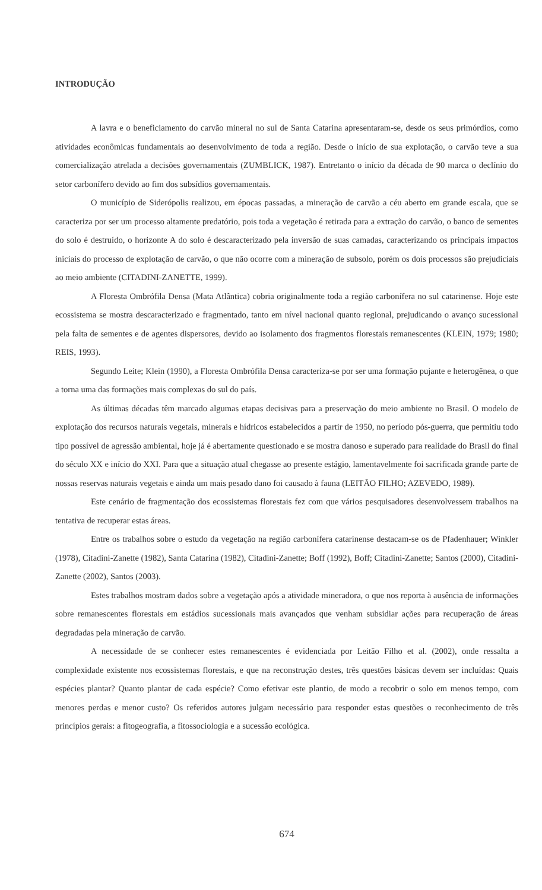INTRODUÇÃO
A lavra e o beneficiamento do carvão mineral no sul de Santa Catarina apresentaram-se, desde os seus primórdios, como atividades econômicas fundamentais ao desenvolvimento de toda a região. Desde o início de sua explotação, o carvão teve a sua comercialização atrelada a decisões governamentais (ZUMBLICK, 1987). Entretanto o início da década de 90 marca o declínio do setor carbonífero devido ao fim dos subsídios governamentais.
O município de Siderópolis realizou, em épocas passadas, a mineração de carvão a céu aberto em grande escala, que se caracteriza por ser um processo altamente predatório, pois toda a vegetação é retirada para a extração do carvão, o banco de sementes do solo é destruído, o horizonte A do solo é descaracterizado pela inversão de suas camadas, caracterizando os principais impactos iniciais do processo de explotação de carvão, o que não ocorre com a mineração de subsolo, porém os dois processos são prejudiciais ao meio ambiente (CITADINI-ZANETTE, 1999).
A Floresta Ombrófila Densa (Mata Atlântica) cobria originalmente toda a região carbonífera no sul catarinense. Hoje este ecossistema se mostra descaracterizado e fragmentado, tanto em nível nacional quanto regional, prejudicando o avanço sucessional pela falta de sementes e de agentes dispersores, devido ao isolamento dos fragmentos florestais remanescentes (KLEIN, 1979; 1980; REIS, 1993).
Segundo Leite; Klein (1990), a Floresta Ombrófila Densa caracteriza-se por ser uma formação pujante e heterogênea, o que a torna uma das formações mais complexas do sul do país.
As últimas décadas têm marcado algumas etapas decisivas para a preservação do meio ambiente no Brasil. O modelo de explotação dos recursos naturais vegetais, minerais e hídricos estabelecidos a partir de 1950, no período pós-guerra, que permitiu todo tipo possível de agressão ambiental, hoje já é abertamente questionado e se mostra danoso e superado para realidade do Brasil do final do século XX e início do XXI. Para que a situação atual chegasse ao presente estágio, lamentavelmente foi sacrificada grande parte de nossas reservas naturais vegetais e ainda um mais pesado dano foi causado à fauna (LEITÃO FILHO; AZEVEDO, 1989).
Este cenário de fragmentação dos ecossistemas florestais fez com que vários pesquisadores desenvolvessem trabalhos na tentativa de recuperar estas áreas.
Entre os trabalhos sobre o estudo da vegetação na região carbonífera catarinense destacam-se os de Pfadenhauer; Winkler (1978), Citadini-Zanette (1982), Santa Catarina (1982), Citadini-Zanette; Boff (1992), Boff; Citadini-Zanette; Santos (2000), Citadini-Zanette (2002), Santos (2003).
Estes trabalhos mostram dados sobre a vegetação após a atividade mineradora, o que nos reporta à ausência de informações sobre remanescentes florestais em estádios sucessionais mais avançados que venham subsidiar ações para recuperação de áreas degradadas pela mineração de carvão.
A necessidade de se conhecer estes remanescentes é evidenciada por Leitão Filho et al. (2002), onde ressalta a complexidade existente nos ecossistemas florestais, e que na reconstrução destes, três questões básicas devem ser incluídas: Quais espécies plantar? Quanto plantar de cada espécie? Como efetivar este plantio, de modo a recobrir o solo em menos tempo, com menores perdas e menor custo? Os referidos autores julgam necessário para responder estas questões o reconhecimento de três princípios gerais: a fitogeografia, a fitossociologia e a sucessão ecológica.
674